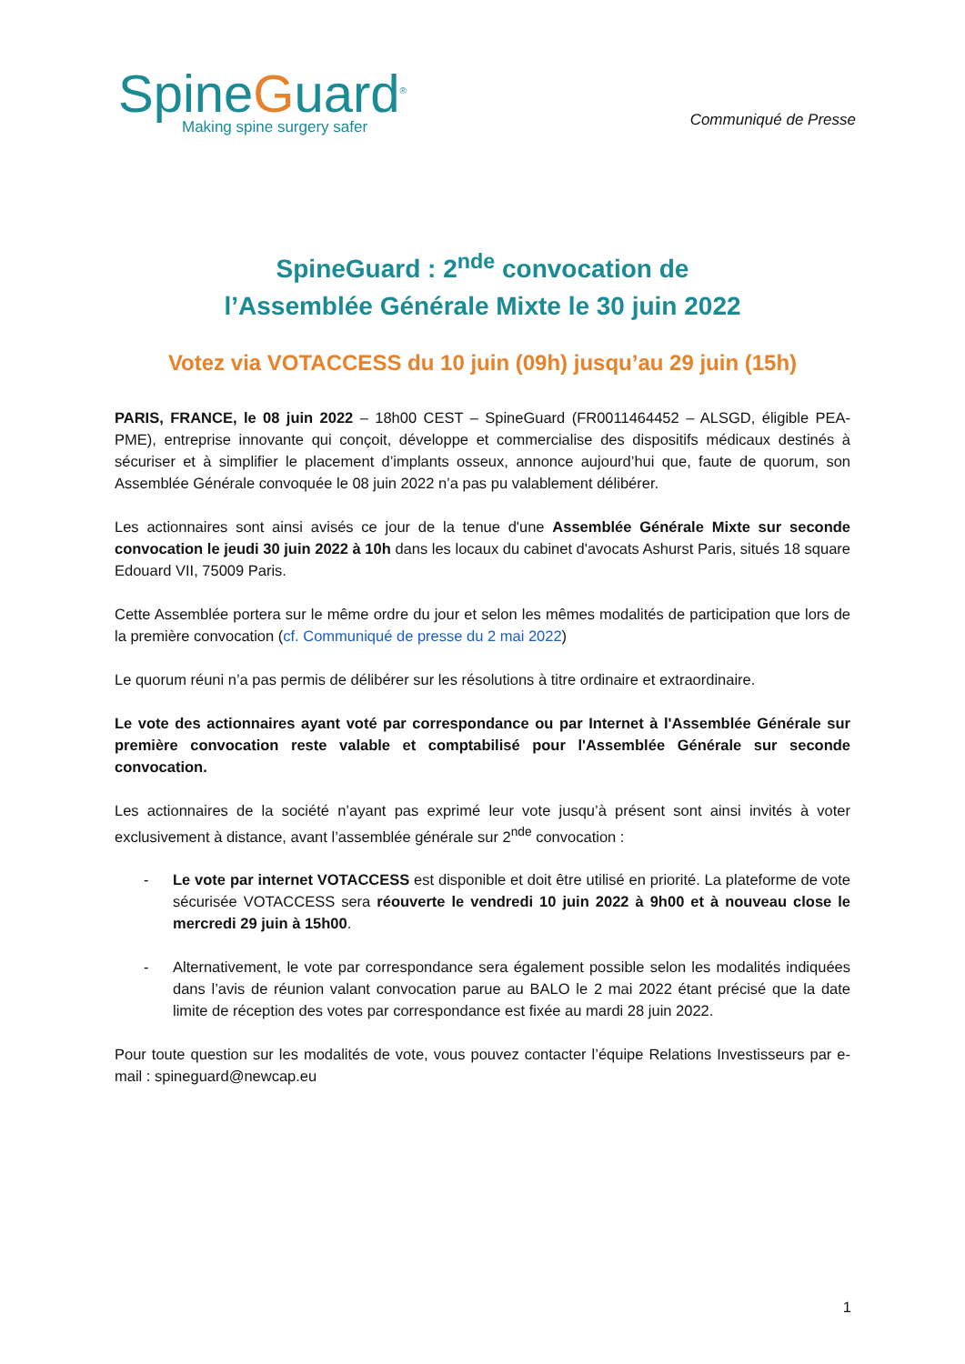SpineGuard<sup>®</sup>
Making spine surgery safer
Communiqué de Presse
SpineGuard : 2<sup>nde</sup> convocation de
l’Assemblée Générale Mixte le 30 juin 2022
Votez via VOTACCESS du 10 juin (09h) jusqu’au 29 juin (15h)
PARIS, FRANCE, le 08 juin 2022 – 18h00 CEST – SpineGuard (FR0011464452 – ALSGD, éligible PEA-PME), entreprise innovante qui conçoit, développe et commercialise des dispositifs médicaux destinés à sécuriser et à simplifier le placement d’implants osseux, annonce aujourd’hui que, faute de quorum, son Assemblée Générale convoquée le 08 juin 2022 n’a pas pu valablement délibérer.
Les actionnaires sont ainsi avisés ce jour de la tenue d'une Assemblée Générale Mixte sur seconde convocation le jeudi 30 juin 2022 à 10h dans les locaux du cabinet d'avocats Ashurst Paris, situés 18 square Edouard VII, 75009 Paris.
Cette Assemblée portera sur le même ordre du jour et selon les mêmes modalités de participation que lors de la première convocation (cf. Communiqué de presse du 2 mai 2022)
Le quorum réuni n’a pas permis de délibérer sur les résolutions à titre ordinaire et extraordinaire.
Le vote des actionnaires ayant voté par correspondance ou par Internet à l'Assemblée Générale sur première convocation reste valable et comptabilisé pour l'Assemblée Générale sur seconde convocation.
Les actionnaires de la société n’ayant pas exprimé leur vote jusqu’à présent sont ainsi invités à voter exclusivement à distance, avant l’assemblée générale sur 2<sup>nde</sup> convocation :
- Le vote par internet VOTACCESS est disponible et doit être utilisé en priorité. La plateforme de vote sécurisée VOTACCESS sera réouverte le vendredi 10 juin 2022 à 9h00 et à nouveau close le mercredi 29 juin à 15h00.
- Alternativement, le vote par correspondance sera également possible selon les modalités indiquées dans l’avis de réunion valant convocation parue au BALO le 2 mai 2022 étant précisé que la date limite de réception des votes par correspondance est fixée au mardi 28 juin 2022.
Pour toute question sur les modalités de vote, vous pouvez contacter l’équipe Relations Investisseurs par e-mail : spineguard@newcap.eu
1